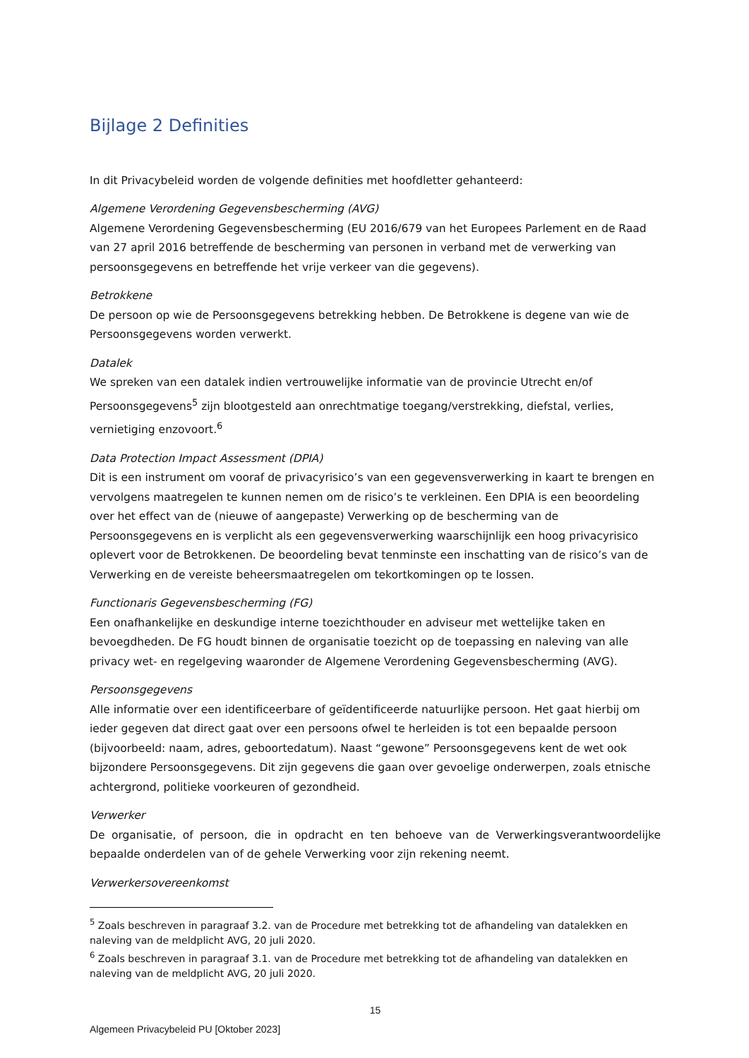Bijlage 2 Definities
In dit Privacybeleid worden de volgende definities met hoofdletter gehanteerd:
Algemene Verordening Gegevensbescherming (AVG)
Algemene Verordening Gegevensbescherming (EU 2016/679 van het Europees Parlement en de Raad van 27 april 2016 betreffende de bescherming van personen in verband met de verwerking van persoonsgegevens en betreffende het vrije verkeer van die gegevens).
Betrokkene
De persoon op wie de Persoonsgegevens betrekking hebben. De Betrokkene is degene van wie de Persoonsgegevens worden verwerkt.
Datalek
We spreken van een datalek indien vertrouwelijke informatie van de provincie Utrecht en/of Persoonsgegevens<sup>5</sup> zijn blootgesteld aan onrechtmatige toegang/verstrekking, diefstal, verlies, vernietiging enzovoort.<sup>6</sup>
Data Protection Impact Assessment (DPIA)
Dit is een instrument om vooraf de privacyrisico’s van een gegevensverwerking in kaart te brengen en vervolgens maatregelen te kunnen nemen om de risico’s te verkleinen. Een DPIA is een beoordeling over het effect van de (nieuwe of aangepaste) Verwerking op de bescherming van de Persoonsgegevens en is verplicht als een gegevensverwerking waarschijnlijk een hoog privacyrisico oplevert voor de Betrokkenen. De beoordeling bevat tenminste een inschatting van de risico’s van de Verwerking en de vereiste beheersmaatregelen om tekortkomingen op te lossen.
Functionaris Gegevensbescherming (FG)
Een onafhankelijke en deskundige interne toezichthouder en adviseur met wettelijke taken en bevoegdheden. De FG houdt binnen de organisatie toezicht op de toepassing en naleving van alle privacy wet- en regelgeving waaronder de Algemene Verordening Gegevensbescherming (AVG).
Persoonsgegevens
Alle informatie over een identificeerbare of geïdentificeerde natuurlijke persoon. Het gaat hierbij om ieder gegeven dat direct gaat over een persoons ofwel te herleiden is tot een bepaalde persoon (bijvoorbeeld: naam, adres, geboortedatum). Naast “gewone” Persoonsgegevens kent de wet ook bijzondere Persoonsgegevens. Dit zijn gegevens die gaan over gevoelige onderwerpen, zoals etnische achtergrond, politieke voorkeuren of gezondheid.
Verwerker
De organisatie, of persoon, die in opdracht en ten behoeve van de Verwerkingsverantwoordelijke bepaalde onderdelen van of de gehele Verwerking voor zijn rekening neemt.
Verwerkersovereenkomst
<sup>5</sup> Zoals beschreven in paragraaf 3.2. van de Procedure met betrekking tot de afhandeling van datalekken en naleving van de meldplicht AVG, 20 juli 2020.
<sup>6</sup> Zoals beschreven in paragraaf 3.1. van de Procedure met betrekking tot de afhandeling van datalekken en naleving van de meldplicht AVG, 20 juli 2020.
15
Algemeen Privacybeleid PU [Oktober 2023]